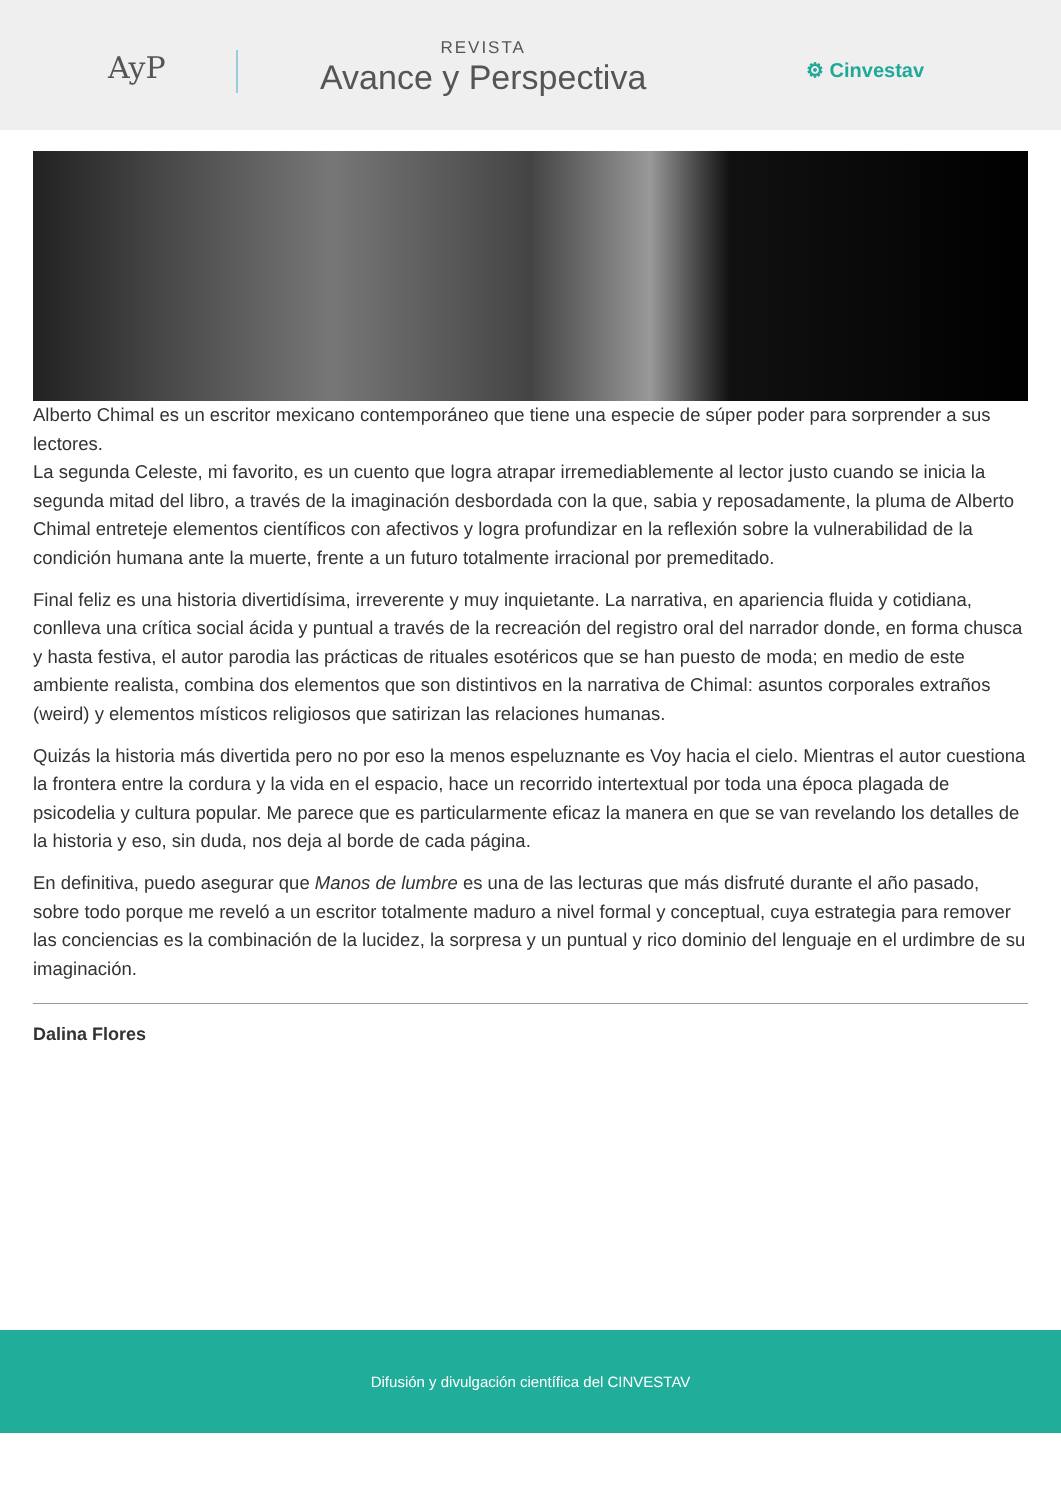AyP
REVISTA
Avance y Perspectiva
⚙ Cinvestav
Alberto Chimal es un escritor mexicano contemporáneo que tiene una especie de súper poder para sorprender a sus lectores.
La segunda Celeste, mi favorito, es un cuento que logra atrapar irremediablemente al lector justo cuando se inicia la segunda mitad del libro, a través de la imaginación desbordada con la que, sabia y reposadamente, la pluma de Alberto Chimal entreteje elementos científicos con afectivos y logra profundizar en la reflexión sobre la vulnerabilidad de la condición humana ante la muerte, frente a un futuro totalmente irracional por premeditado.
Final feliz es una historia divertidísima, irreverente y muy inquietante. La narrativa, en apariencia fluida y cotidiana, conlleva una crítica social ácida y puntual a través de la recreación del registro oral del narrador donde, en forma chusca y hasta festiva, el autor parodia las prácticas de rituales esotéricos que se han puesto de moda; en medio de este ambiente realista, combina dos elementos que son distintivos en la narrativa de Chimal: asuntos corporales extraños (weird) y elementos místicos religiosos que satirizan las relaciones humanas.
Quizás la historia más divertida pero no por eso la menos espeluznante es Voy hacia el cielo. Mientras el autor cuestiona la frontera entre la cordura y la vida en el espacio, hace un recorrido intertextual por toda una época plagada de psicodelia y cultura popular. Me parece que es particularmente eficaz la manera en que se van revelando los detalles de la historia y eso, sin duda, nos deja al borde de cada página.
En definitiva, puedo asegurar que Manos de lumbre es una de las lecturas que más disfruté durante el año pasado, sobre todo porque me reveló a un escritor totalmente maduro a nivel formal y conceptual, cuya estrategia para remover las conciencias es la combinación de la lucidez, la sorpresa y un puntual y rico dominio del lenguaje en el urdimbre de su imaginación.
Dalina Flores
Difusión y divulgación científica del CINVESTAV